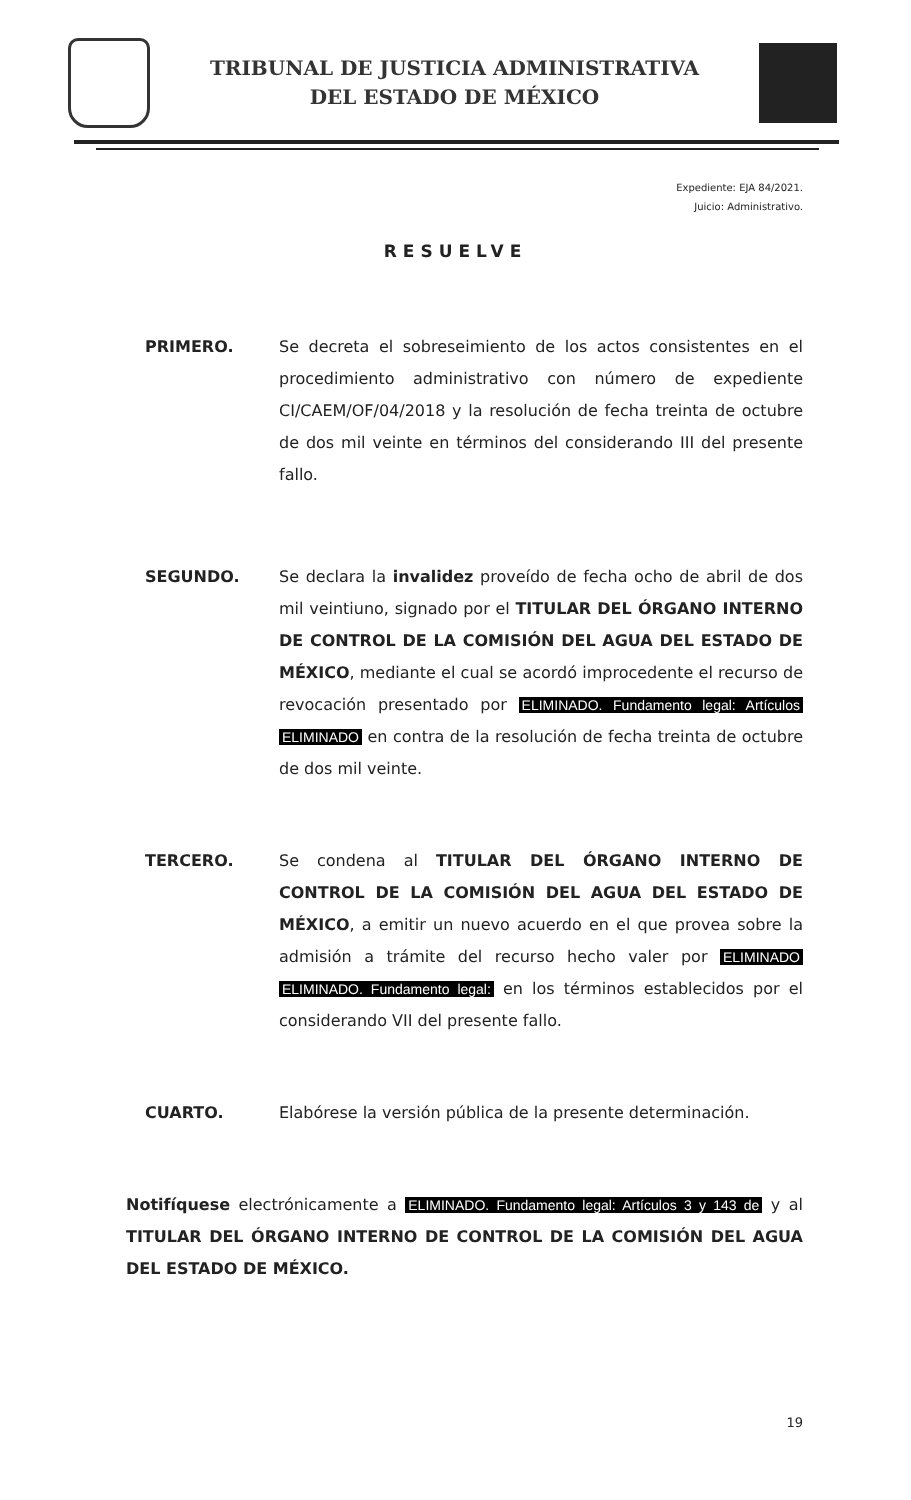TRIBUNAL DE JUSTICIA ADMINISTRATIVA
DEL ESTADO DE MÉXICO
Expediente: EJA 84/2021.
Juicio: Administrativo.
RESUELVE
PRIMERO. Se decreta el sobreseimiento de los actos consistentes en el procedimiento administrativo con número de expediente CI/CAEM/OF/04/2018 y la resolución de fecha treinta de octubre de dos mil veinte en términos del considerando III del presente fallo.
SEGUNDO. Se declara la invalidez proveído de fecha ocho de abril de dos mil veintiuno, signado por el TITULAR DEL ÓRGANO INTERNO DE CONTROL DE LA COMISIÓN DEL AGUA DEL ESTADO DE MÉXICO, mediante el cual se acordó improcedente el recurso de revocación presentado por ELIMINADO. Fundamento legal: Artículos ELIMINADO en contra de la resolución de fecha treinta de octubre de dos mil veinte.
TERCERO. Se condena al TITULAR DEL ÓRGANO INTERNO DE CONTROL DE LA COMISIÓN DEL AGUA DEL ESTADO DE MÉXICO, a emitir un nuevo acuerdo en el que provea sobre la admisión a trámite del recurso hecho valer por ELIMINADO ELIMINADO. Fundamento legal: en los términos establecidos por el considerando VII del presente fallo.
CUARTO. Elabórese la versión pública de la presente determinación.
Notifíquese electrónicamente a ELIMINADO. Fundamento legal: Artículos 3 y 143 de y al TITULAR DEL ÓRGANO INTERNO DE CONTROL DE LA COMISIÓN DEL AGUA DEL ESTADO DE MÉXICO.
19